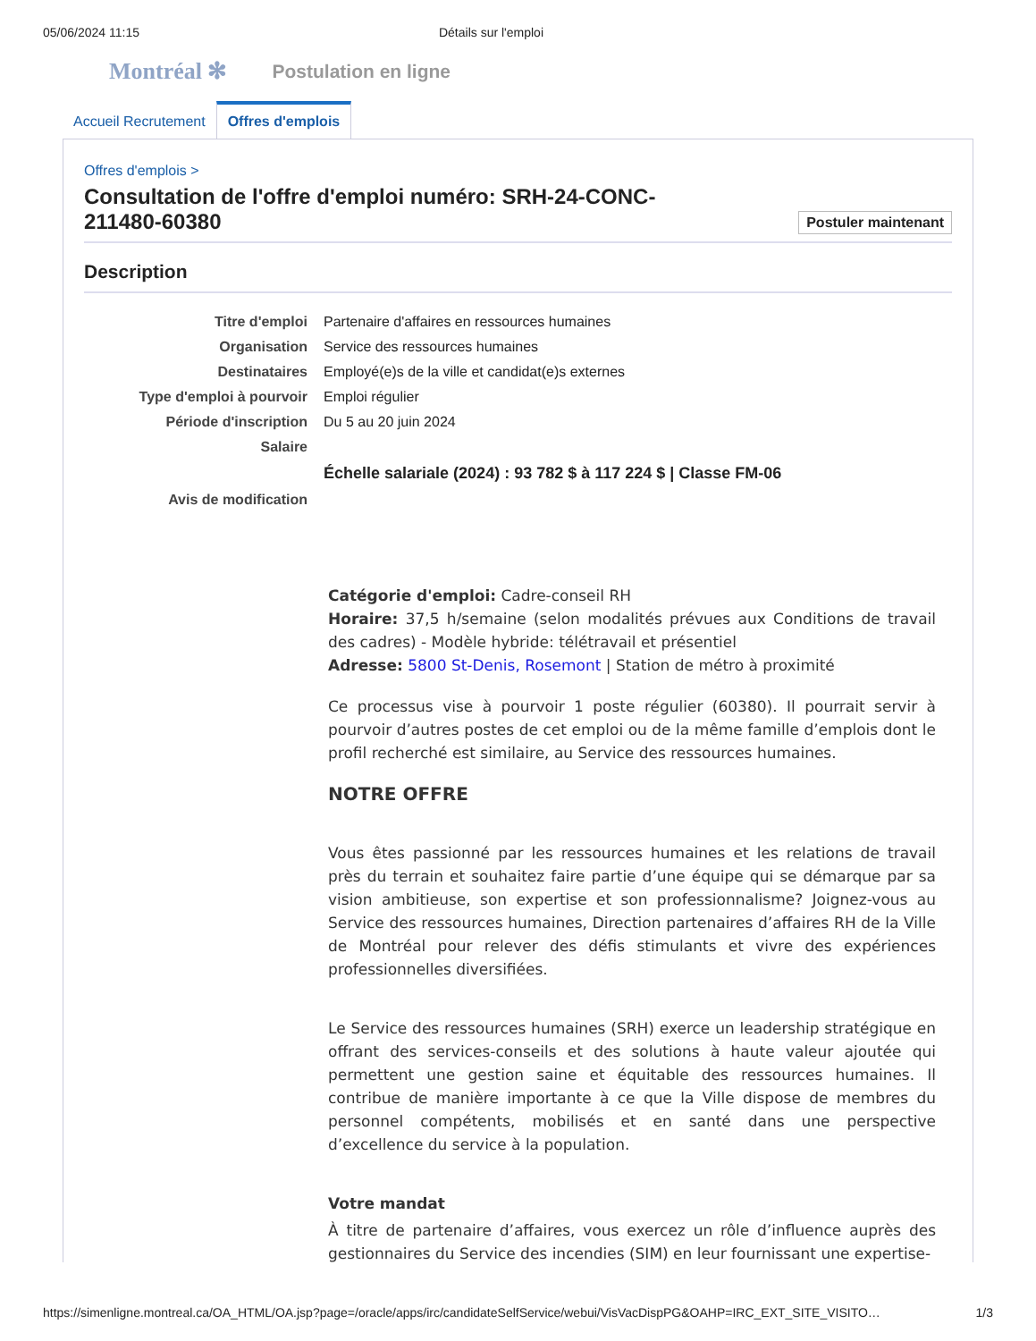05/06/2024 11:15 Détails sur l'emploi
Montréal ✻ Postulation en ligne
Accueil Recrutement
Offres d'emplois
Offres d'emplois >
Consultation de l'offre d'emploi numéro: SRH-24-CONC-
211480-60380 Postuler maintenant
Description
| Titre d'emploi | Partenaire d'affaires en ressources humaines |
| Organisation | Service des ressources humaines |
| Destinataires | Employé(e)s de la ville et candidat(e)s externes |
| Type d'emploi à pourvoir | Emploi régulier |
| Période d'inscription | Du 5 au 20 juin 2024 |
| Salaire | |
| | Échelle salariale (2024) : 93 782 $ à 117 224 $ / Classe FM-06 |
| Avis de modification | |
Catégorie d'emploi: Cadre-conseil RH
Horaire: 37,5 h/semaine (selon modalités prévues aux Conditions de travail des cadres) - Modèle hybride: télétravail et présentiel
Adresse: 5800 St-Denis, Rosemont | Station de métro à proximité
Ce processus vise à pourvoir 1 poste régulier (60380). Il pourrait servir à pourvoir d’autres postes de cet emploi ou de la même famille d’emplois dont le profil recherché est similaire, au Service des ressources humaines.
NOTRE OFFRE
Vous êtes passionné par les ressources humaines et les relations de travail près du terrain et souhaitez faire partie d’une équipe qui se démarque par sa vision ambitieuse, son expertise et son professionnalisme? Joignez-vous au Service des ressources humaines, Direction partenaires d’affaires RH de la Ville de Montréal pour relever des défis stimulants et vivre des expériences professionnelles diversifiées.
Le Service des ressources humaines (SRH) exerce un leadership stratégique en offrant des services-conseils et des solutions à haute valeur ajoutée qui permettent une gestion saine et équitable des ressources humaines. Il contribue de manière importante à ce que la Ville dispose de membres du personnel compétents, mobilisés et en santé dans une perspective d’excellence du service à la population.
Votre mandat
À titre de partenaire d’affaires, vous exercez un rôle d’influence auprès des gestionnaires du Service des incendies (SIM) en leur fournissant une expertise-
https://simenligne.montreal.ca/OA_HTML/OA.jsp?page=/oracle/apps/irc/candidateSelfService/webui/VisVacDispPG&OAHP=IRC_EXT_SITE_VISITO… 1/3